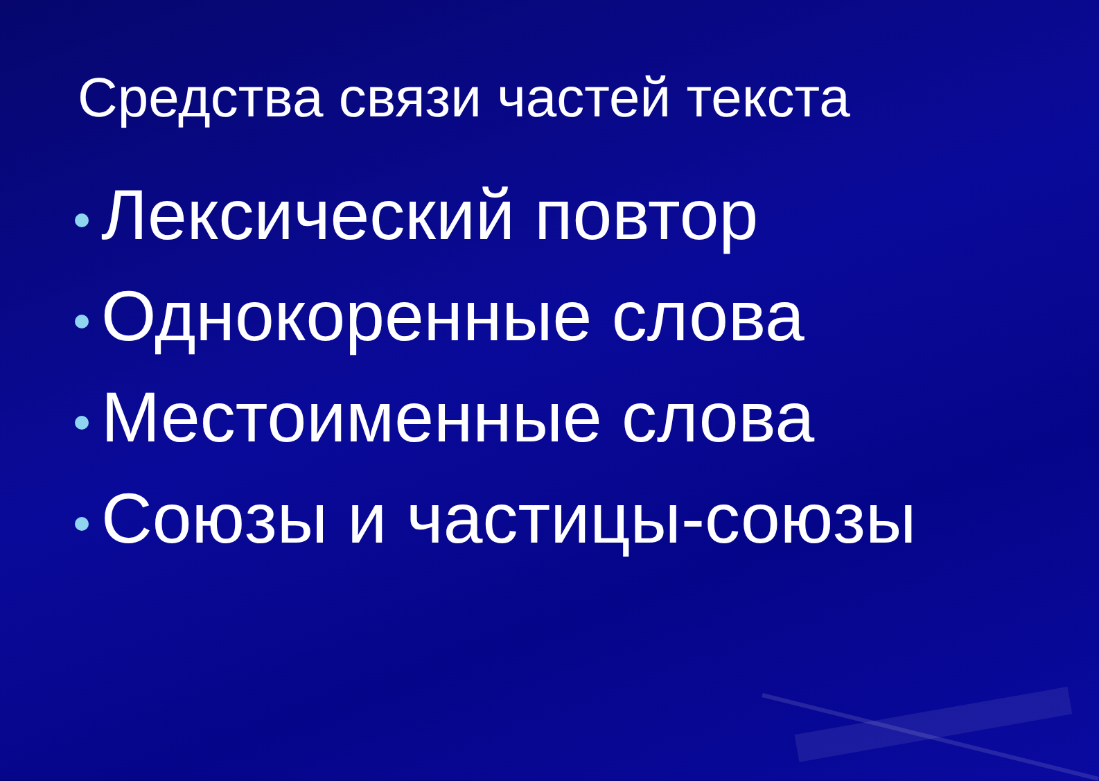Средства связи частей текста
Лексический повтор
Однокоренные слова
Местоименные слова
Союзы и частицы-союзы